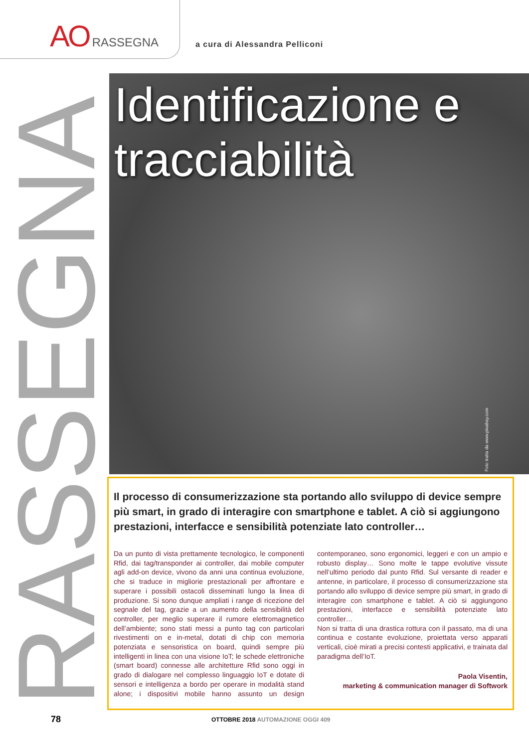AO RASSEGNA
a cura di Alessandra Pelliconi
RASSEGNA
Identificazione e
tracciabilità
Foto tratta da www.pixabay.com
Il processo di consumerizzazione sta portando allo sviluppo di device sempre più smart, in grado di interagire con smartphone e tablet. A ciò si aggiungono prestazioni, interfacce e sensibilità potenziate lato controller…
Da un punto di vista prettamente tecnologico, le componenti Rfid, dai tag/transponder ai controller, dai mobile computer agli add-on device, vivono da anni una continua evoluzione, che si traduce in migliorie prestazionali per affrontare e superare i possibili ostacoli disseminati lungo la linea di produzione. Si sono dunque ampliati i range di ricezione del segnale del tag, grazie a un aumento della sensibilità del controller, per meglio superare il rumore elettromagnetico dell’ambiente; sono stati messi a punto tag con particolari rivestimenti on e in-metal, dotati di chip con memoria potenziata e sensoristica on board, quindi sempre più intelligenti in linea con una visione IoT; le schede elettroniche (smart board) connesse alle architetture Rfid sono oggi in grado di dialogare nel complesso linguaggio IoT e dotate di sensori e intelligenza a bordo per operare in modalità stand alone; i dispositivi mobile hanno assunto un design contemporaneo, sono ergonomici, leggeri e con un ampio e robusto display… Sono molte le tappe evolutive vissute nell’ultimo periodo dal punto Rfid. Sul versante di reader e antenne, in particolare, il processo di consumerizzazione sta portando allo sviluppo di device sempre più smart, in grado di interagire con smartphone e tablet. A ciò si aggiungono prestazioni, interfacce e sensibilità potenziate lato controller…
Non si tratta di una drastica rottura con il passato, ma di una continua e costante evoluzione, proiettata verso apparati verticali, cioè mirati a precisi contesti applicativi, e trainata dal paradigma dell’IoT.
Paola Visentin,
marketing & communication manager di Softwork
78 OTTOBRE 2018 AUTOMAZIONE OGGI 409